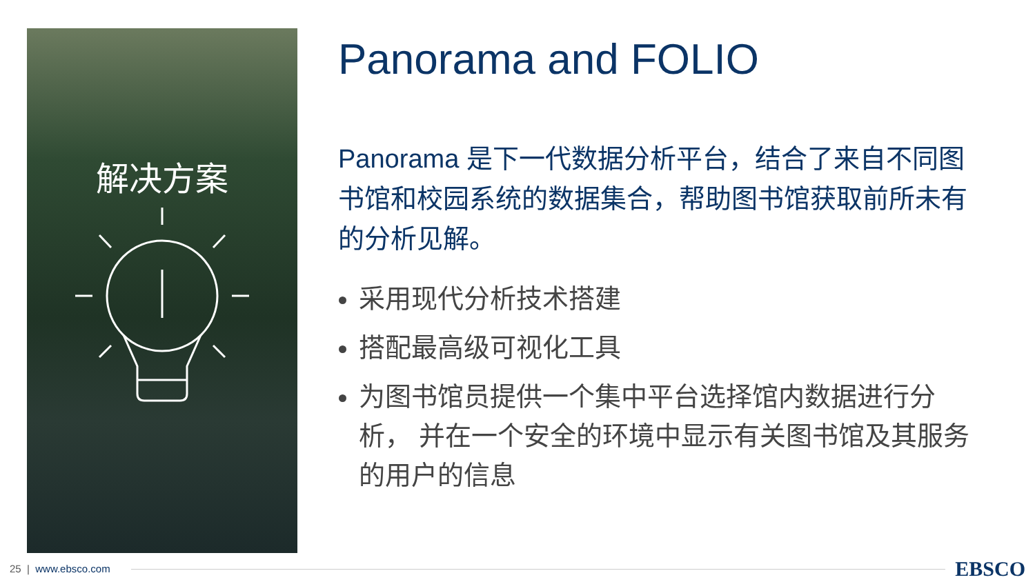解决方案
Panorama and FOLIO
Panorama 是下一代数据分析平台，结合了来自不同图书馆和校园系统的数据集合，帮助图书馆获取前所未有的分析见解。
采用现代分析技术搭建
搭配最高级可视化工具
为图书馆员提供一个集中平台选择馆内数据进行分析， 并在一个安全的环境中显示有关图书馆及其服务的用户的信息
25 | www.ebsco.com EBSCO